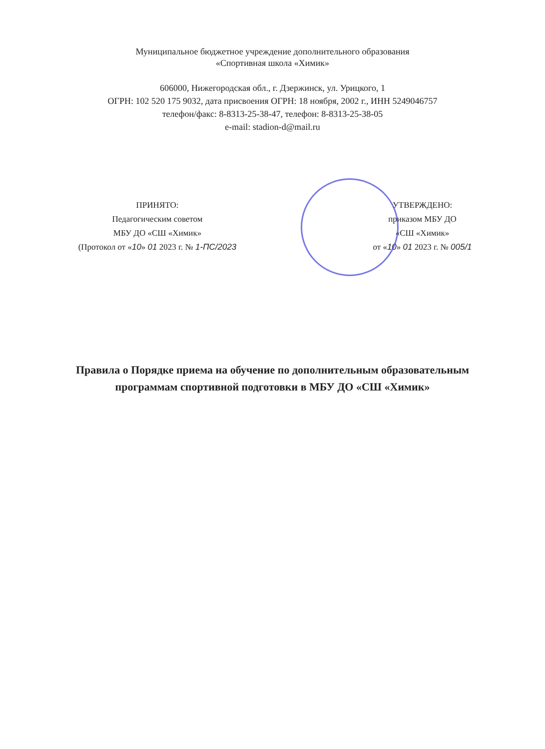Муниципальное бюджетное учреждение дополнительного образования
«Спортивная школа «Химик»
606000, Нижегородская обл., г. Дзержинск, ул. Урицкого, 1
ОГРН: 102 520 175 9032, дата присвоения ОГРН: 18 ноября, 2002 г., ИНН 5249046757
телефон/факс: 8-8313-25-38-47, телефон: 8-8313-25-38-05
e-mail: stadion-d@mail.ru
ПРИНЯТО:
Педагогическим советом
МБУ ДО «СШ «Химик»
(Протокол от «10» 01 2023 г. № 1-ПС/2023
УТВЕРЖДЕНО:
приказом МБУ ДО
«СШ «Химик»
от «10» 01 2023 г. № 005/1
Правила о Порядке приема на обучение по дополнительным образовательным программам спортивной подготовки в МБУ ДО «СШ «Химик»